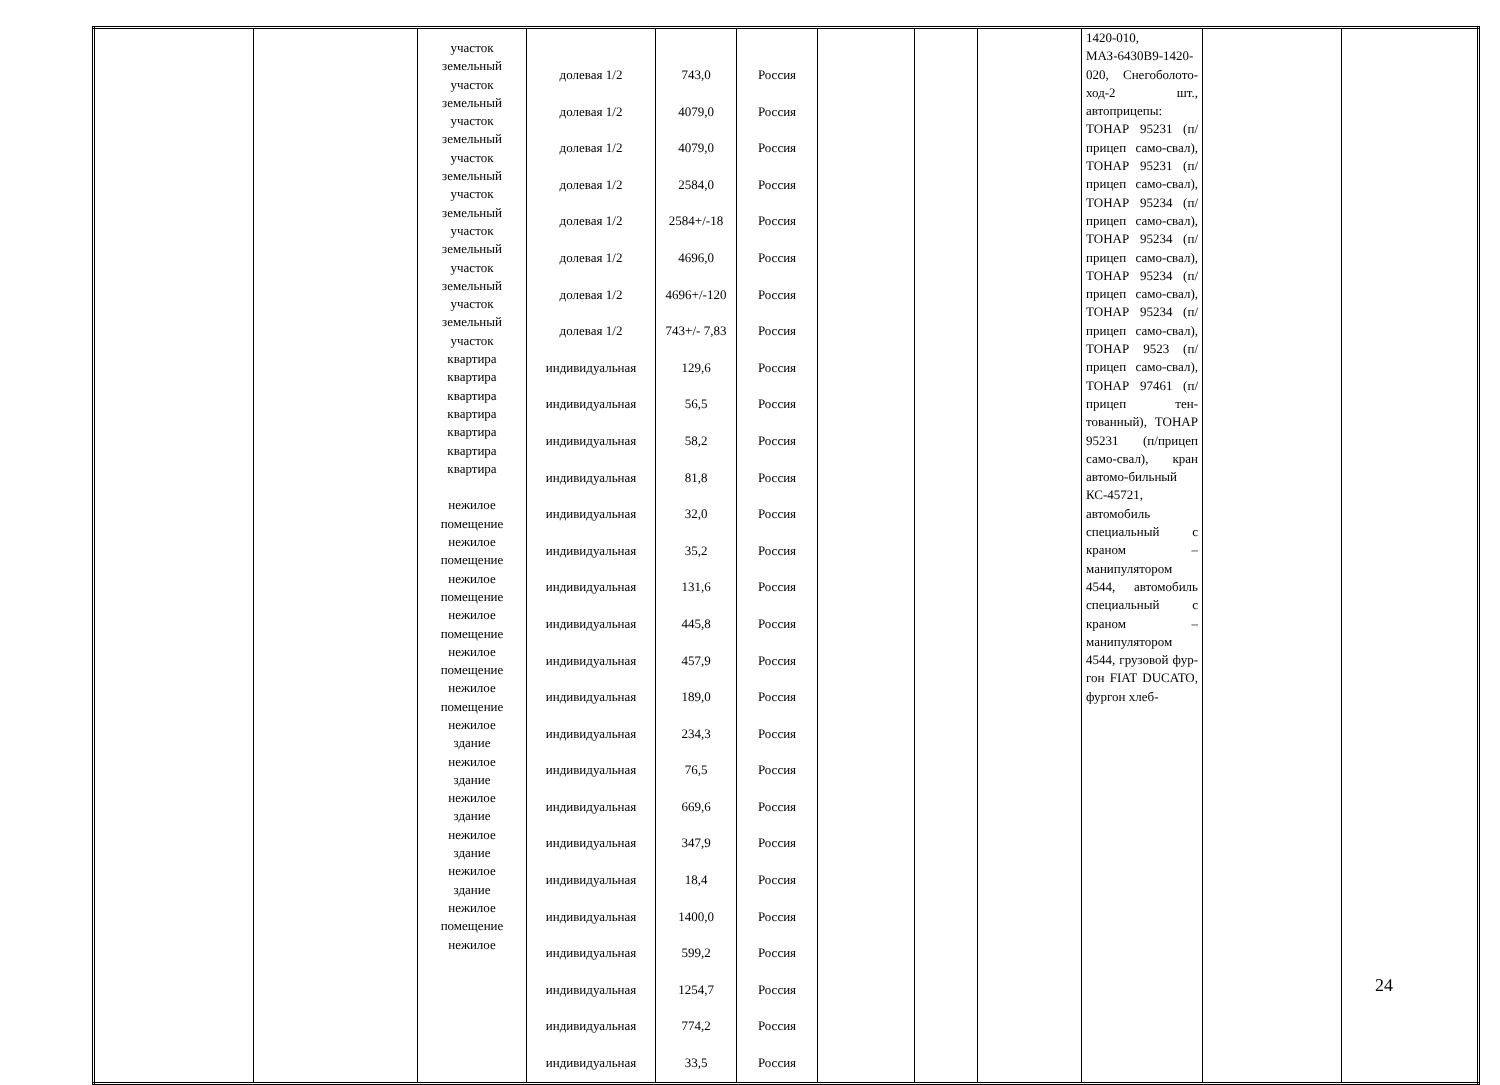| | | участок земельный участок земельный участок земельный участок земельный участок земельный участок земельный участок земельный участок земельный участок квартира квартира квартира квартира квартира квартира квартира нежилое помещение нежилое помещение нежилое помещение нежилое помещение нежилое помещение нежилое помещение нежилое здание нежилое здание нежилое здание нежилое здание нежилое здание нежилое помещение нежилое | долевая 1/2 долевая 1/2 долевая 1/2 долевая 1/2 долевая 1/2 долевая 1/2 долевая 1/2 долевая 1/2 индивидуальная индивидуальная индивидуальная индивидуальная индивидуальная индивидуальная индивидуальная индивидуальная индивидуальная индивидуальная индивидуальная индивидуальная индивидуальная индивидуальная индивидуальная индивидуальная индивидуальная индивидуальная индивидуальная индивидуальная | 743,0 4079,0 4079,0 2584,0 2584+/-18 4696,0 4696+/-120 743+/- 7,83 129,6 56,5 58,2 81,8 32,0 35,2 131,6 445,8 457,9 189,0 234,3 76,5 669,6 347,9 18,4 1400,0 599,2 1254,7 774,2 33,5 | Россия Россия Россия Россия Россия Россия Россия Россия Россия Россия Россия Россия Россия Россия Россия Россия Россия Россия Россия Россия Россия Россия Россия Россия Россия Россия Россия Россия | | | | 1420-010, МАЗ-6430В9-1420-020, Снегоболото-ход-2 шт., автоприцепы: ТОНАР 95231 (п/прицеп само-свал), ТОНАР 95231 (п/прицеп само-свал), ТОНАР 95234 (п/прицеп само-свал), ТОНАР 95234 (п/прицеп само-свал), ТОНАР 95234 (п/прицеп само-свал), ТОНАР 95234 (п/прицеп само-свал), ТОНАР 9523 (п/прицеп само-свал), ТОНАР 97461 (п/прицеп тен-тованный), ТОНАР 95231 (п/прицеп само-свал), кран автомо-бильный КС-45721, автомобиль специальный с краном – манипулятором 4544, автомобиль специальный с краном – манипулятором 4544, грузовой фур-гон FIAT DUCATO, фургон хлеб- | | |
24